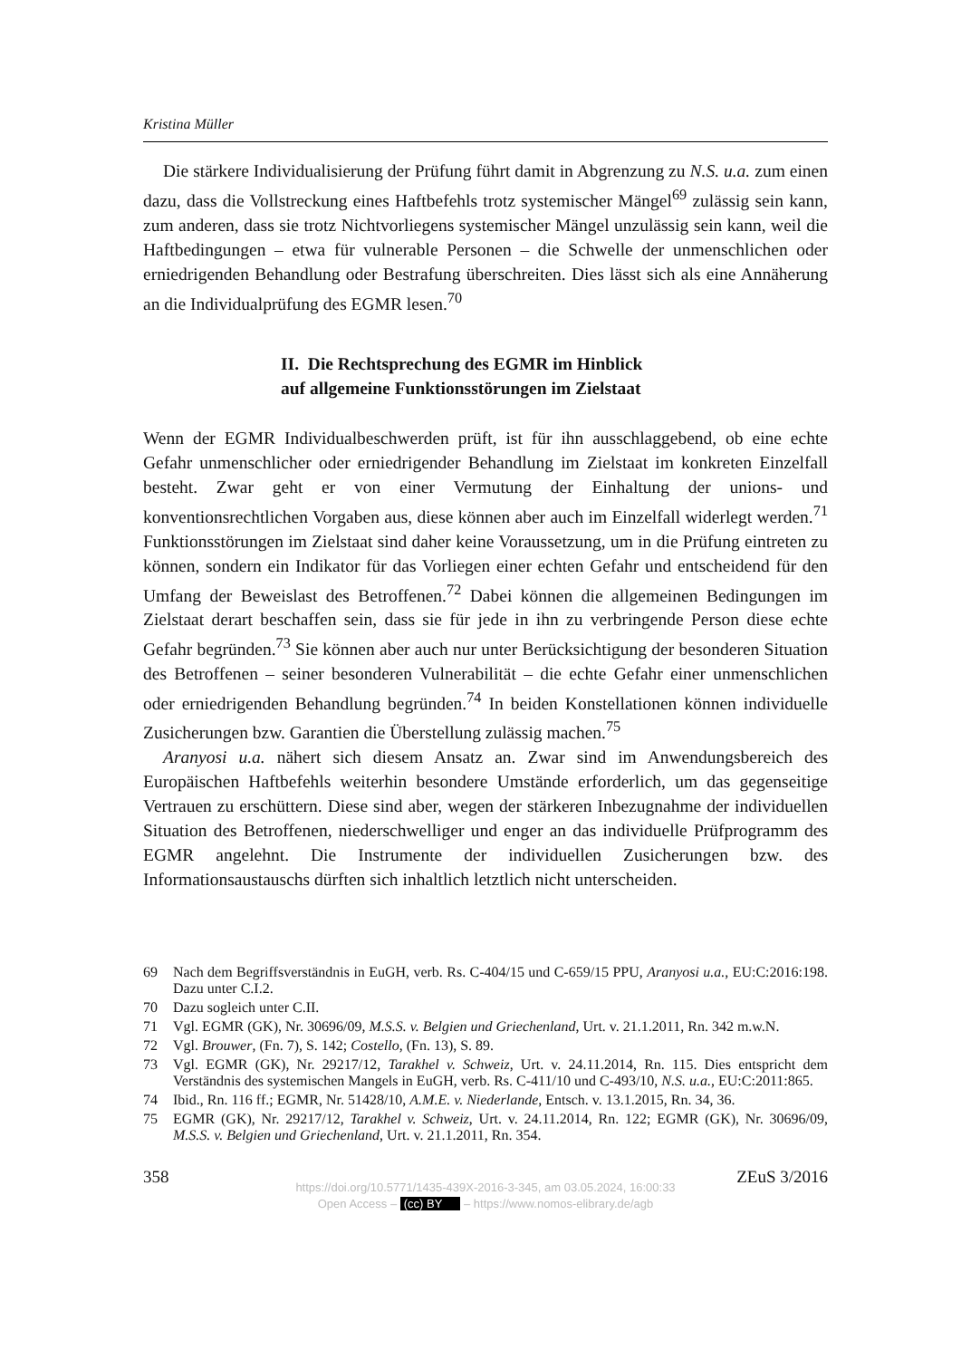Kristina Müller
Die stärkere Individualisierung der Prüfung führt damit in Abgrenzung zu N.S. u.a. zum einen dazu, dass die Vollstreckung eines Haftbefehls trotz systemischer Mängel<sup>69</sup> zulässig sein kann, zum anderen, dass sie trotz Nichtvorliegens systemischer Mängel unzulässig sein kann, weil die Haftbedingungen – etwa für vulnerable Personen – die Schwelle der unmenschlichen oder erniedrigenden Behandlung oder Bestrafung überschreiten. Dies lässt sich als eine Annäherung an die Individualprüfung des EGMR lesen.<sup>70</sup>
II. Die Rechtsprechung des EGMR im Hinblick
auf allgemeine Funktionsstörungen im Zielstaat
Wenn der EGMR Individualbeschwerden prüft, ist für ihn ausschlaggebend, ob eine echte Gefahr unmenschlicher oder erniedrigender Behandlung im Zielstaat im konkreten Einzelfall besteht. Zwar geht er von einer Vermutung der Einhaltung der unions- und konventionsrechtlichen Vorgaben aus, diese können aber auch im Einzelfall widerlegt werden.<sup>71</sup> Funktionsstörungen im Zielstaat sind daher keine Voraussetzung, um in die Prüfung eintreten zu können, sondern ein Indikator für das Vorliegen einer echten Gefahr und entscheidend für den Umfang der Beweislast des Betroffenen.<sup>72</sup> Dabei können die allgemeinen Bedingungen im Zielstaat derart beschaffen sein, dass sie für jede in ihn zu verbringende Person diese echte Gefahr begründen.<sup>73</sup> Sie können aber auch nur unter Berücksichtigung der besonderen Situation des Betroffenen – seiner besonderen Vulnerabilität – die echte Gefahr einer unmenschlichen oder erniedrigenden Behandlung begründen.<sup>74</sup> In beiden Konstellationen können individuelle Zusicherungen bzw. Garantien die Überstellung zulässig machen.<sup>75</sup>
Aranyosi u.a. nähert sich diesem Ansatz an. Zwar sind im Anwendungsbereich des Europäischen Haftbefehls weiterhin besondere Umstände erforderlich, um das gegenseitige Vertrauen zu erschüttern. Diese sind aber, wegen der stärkeren Inbezugnahme der individuellen Situation des Betroffenen, niederschwelliger und enger an das individuelle Prüfprogramm des EGMR angelehnt. Die Instrumente der individuellen Zusicherungen bzw. des Informationsaustauschs dürften sich inhaltlich letztlich nicht unterscheiden.
69 Nach dem Begriffsverständnis in EuGH, verb. Rs. C-404/15 und C-659/15 PPU, Aranyosi u.a., EU:C:2016:198. Dazu unter C.I.2.
70 Dazu sogleich unter C.II.
71 Vgl. EGMR (GK), Nr. 30696/09, M.S.S. v. Belgien und Griechenland, Urt. v. 21.1.2011, Rn. 342 m.w.N.
72 Vgl. Brouwer, (Fn. 7), S. 142; Costello, (Fn. 13), S. 89.
73 Vgl. EGMR (GK), Nr. 29217/12, Tarakhel v. Schweiz, Urt. v. 24.11.2014, Rn. 115. Dies entspricht dem Verständnis des systemischen Mangels in EuGH, verb. Rs. C-411/10 und C-493/10, N.S. u.a., EU:C:2011:865.
74 Ibid., Rn. 116 ff.; EGMR, Nr. 51428/10, A.M.E. v. Niederlande, Entsch. v. 13.1.2015, Rn. 34, 36.
75 EGMR (GK), Nr. 29217/12, Tarakhel v. Schweiz, Urt. v. 24.11.2014, Rn. 122; EGMR (GK), Nr. 30696/09, M.S.S. v. Belgien und Griechenland, Urt. v. 21.1.2011, Rn. 354.
358 ZEuS 3/2016
https://doi.org/10.5771/1435-439X-2016-3-345, am 03.05.2024, 16:00:33
Open Access – (cc) BY – https://www.nomos-elibrary.de/agb